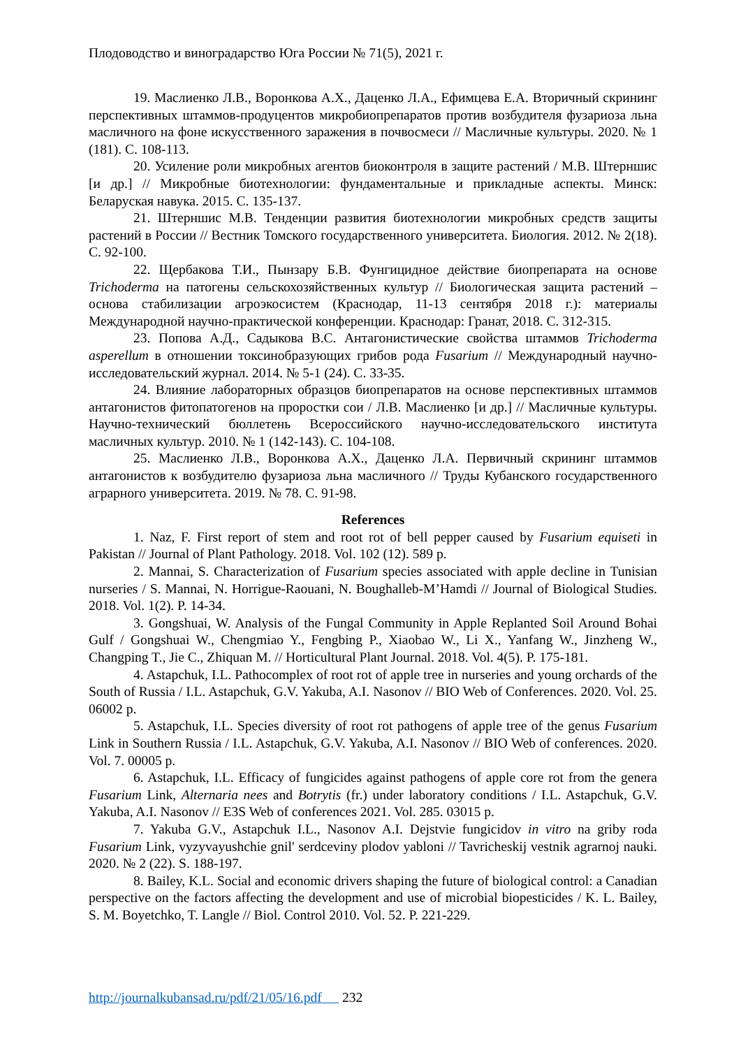Плодоводство и виноградарство Юга России № 71(5), 2021 г.
19. Маслиенко Л.В., Воронкова А.Х., Даценко Л.А., Ефимцева Е.А. Вторичный скрининг перспективных штаммов-продуцентов микробиопрепаратов против возбудителя фузариоза льна масличного на фоне искусственного заражения в почвосмеси // Масличные культуры. 2020. № 1 (181). С. 108-113.
20. Усиление роли микробных агентов биоконтроля в защите растений / М.В. Штерншис [и др.] // Микробные биотехнологии: фундаментальные и прикладные аспекты. Минск: Беларуская навука. 2015. С. 135-137.
21. Штерншис М.В. Тенденции развития биотехнологии микробных средств защиты растений в России // Вестник Томского государственного университета. Биология. 2012. № 2(18). С. 92-100.
22. Щербакова Т.И., Пынзару Б.В. Фунгицидное действие биопрепарата на основе Trichoderma на патогены сельскохозяйственных культур // Биологическая защита растений – основа стабилизации агроэкосистем (Краснодар, 11-13 сентября 2018 г.): материалы Международной научно-практической конференции. Краснодар: Гранат, 2018. С. 312-315.
23. Попова А.Д., Садыкова В.С. Антагонистические свойства штаммов Trichoderma asperellum в отношении токсинобразующих грибов рода Fusarium // Международный научно-исследовательский журнал. 2014. № 5-1 (24). С. 33-35.
24. Влияние лабораторных образцов биопрепаратов на основе перспективных штаммов антагонистов фитопатогенов на проростки сои / Л.В. Маслиенко [и др.] // Масличные культуры. Научно-технический бюллетень Всероссийского научно-исследовательского института масличных культур. 2010. № 1 (142-143). С. 104-108.
25. Маслиенко Л.В., Воронкова А.Х., Даценко Л.А. Первичный скрининг штаммов антагонистов к возбудителю фузариоза льна масличного // Труды Кубанского государственного аграрного университета. 2019. № 78. С. 91-98.
References
1. Naz, F. First report of stem and root rot of bell pepper caused by Fusarium equiseti in Pakistan // Journal of Plant Pathology. 2018. Vol. 102 (12). 589 p.
2. Mannai, S. Characterization of Fusarium species associated with apple decline in Tunisian nurseries / S. Mannai, N. Horrigue-Raouani, N. Boughalleb-M’Hamdi // Journal of Biological Studies. 2018. Vol. 1(2). P. 14-34.
3. Gongshuai, W. Analysis of the Fungal Community in Apple Replanted Soil Around Bohai Gulf / Gongshuai W., Chengmiao Y., Fengbing P., Xiaobao W., Li X., Yanfang W., Jinzheng W., Changping T., Jie C., Zhiquan M. // Horticultural Plant Journal. 2018. Vol. 4(5). P. 175-181.
4. Astapchuk, I.L. Pathocomplex of root rot of apple tree in nurseries and young orchards of the South of Russia / I.L. Astapchuk, G.V. Yakuba, A.I. Nasonov // BIO Web of Conferences. 2020. Vol. 25. 06002 p.
5. Astapchuk, I.L. Species diversity of root rot pathogens of apple tree of the genus Fusarium Link in Southern Russia / I.L. Astapchuk, G.V. Yakuba, A.I. Nasonov // BIO Web of conferences. 2020. Vol. 7. 00005 p.
6. Astapchuk, I.L. Efficacy of fungicides against pathogens of apple core rot from the genera Fusarium Link, Alternaria nees and Botrytis (fr.) under laboratory conditions / I.L. Astapchuk, G.V. Yakuba, A.I. Nasonov // E3S Web of conferences 2021. Vol. 285. 03015 p.
7. Yakuba G.V., Astapchuk I.L., Nasonov A.I. Dejstvie fungicidov in vitro na griby roda Fusarium Link, vyzyvayushchie gnil' serdceviny plodov yabloni // Tavricheskij vestnik agrarnoj nauki. 2020. № 2 (22). S. 188-197.
8. Bailey, K.L. Social and economic drivers shaping the future of biological control: a Canadian perspective on the factors affecting the development and use of microbial biopesticides / K. L. Bailey, S. M. Boyetchko, T. Langle // Biol. Control 2010. Vol. 52. P. 221-229.
http://journalkubansad.ru/pdf/21/05/16.pdf 232